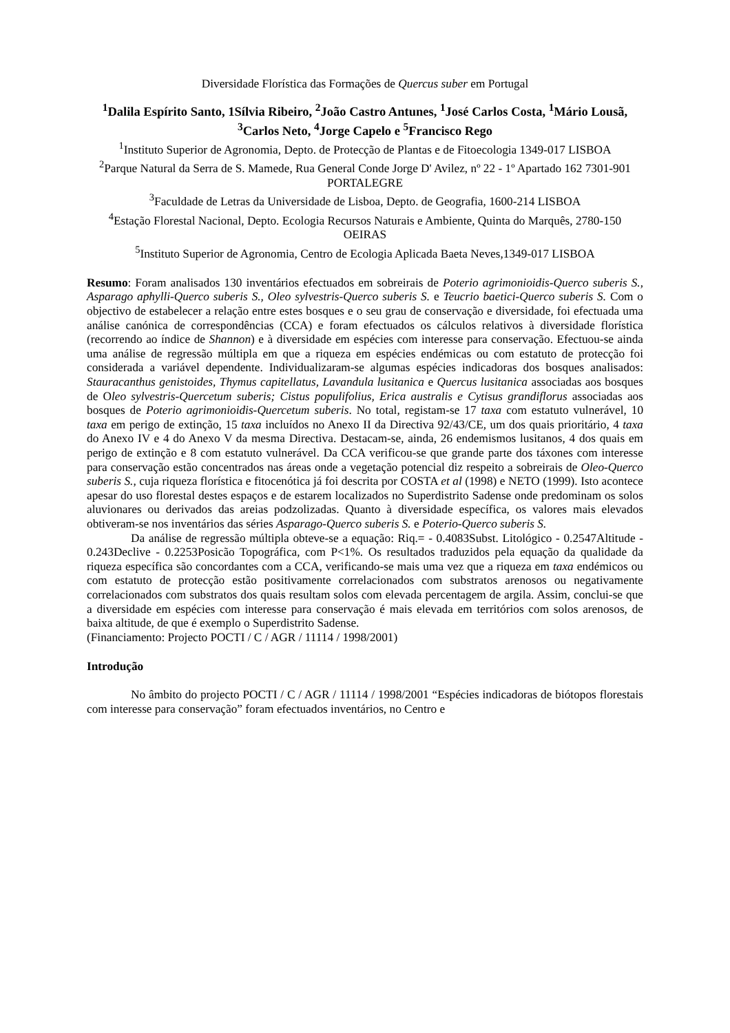Diversidade Florística das Formações de Quercus suber em Portugal
<sup>1</sup> Dalila Espírito Santo, 1Sílvia Ribeiro, <sup>2</sup>João Castro Antunes, <sup>1</sup>José Carlos Costa, <sup>1</sup>Mário Lousã, <sup>3</sup>Carlos Neto, <sup>4</sup>Jorge Capelo e <sup>5</sup>Francisco Rego
<sup>1</sup> Instituto Superior de Agronomia, Depto. de Protecção de Plantas e de Fitoecologia 1349-017 LISBOA
<sup>2</sup> Parque Natural da Serra de S. Mamede, Rua General Conde Jorge D' Avilez, nº 22 - 1º Apartado 162 7301-901 PORTALEGRE
<sup>3</sup> Faculdade de Letras da Universidade de Lisboa, Depto. de Geografia, 1600-214 LISBOA
<sup>4</sup> Estação Florestal Nacional, Depto. Ecologia Recursos Naturais e Ambiente, Quinta do Marquês, 2780-150 OEIRAS
<sup>5</sup> Instituto Superior de Agronomia, Centro de Ecologia Aplicada Baeta Neves,1349-017 LISBOA
Resumo: Foram analisados 130 inventários efectuados em sobreirais de Poterio agrimonioidis-Querco suberis S., Asparago aphylli-Querco suberis S., Oleo sylvestris-Querco suberis S. e Teucrio baetici-Querco suberis S. Com o objectivo de estabelecer a relação entre estes bosques e o seu grau de conservação e diversidade, foi efectuada uma análise canónica de correspondências (CCA) e foram efectuados os cálculos relativos à diversidade florística (recorrendo ao índice de Shannon) e à diversidade em espécies com interesse para conservação. Efectuou-se ainda uma análise de regressão múltipla em que a riqueza em espécies endémicas ou com estatuto de protecção foi considerada a variável dependente. Individualizaram-se algumas espécies indicadoras dos bosques analisados: Stauracanthus genistoides, Thymus capitellatus, Lavandula lusitanica e Quercus lusitanica associadas aos bosques de Oleo sylvestris-Quercetum suberis; Cistus populifolius, Erica australis e Cytisus grandiflorus associadas aos bosques de Poterio agrimonioidis-Quercetum suberis. No total, registam-se 17 taxa com estatuto vulnerável, 10 taxa em perigo de extinção, 15 taxa incluídos no Anexo II da Directiva 92/43/CE, um dos quais prioritário, 4 taxa do Anexo IV e 4 do Anexo V da mesma Directiva. Destacam-se, ainda, 26 endemismos lusitanos, 4 dos quais em perigo de extinção e 8 com estatuto vulnerável. Da CCA verificou-se que grande parte dos táxones com interesse para conservação estão concentrados nas áreas onde a vegetação potencial diz respeito a sobreirais de Oleo-Querco suberis S., cuja riqueza florística e fitocenótica já foi descrita por COSTA et al (1998) e NETO (1999). Isto acontece apesar do uso florestal destes espaços e de estarem localizados no Superdistrito Sadense onde predominam os solos aluvionares ou derivados das areias podzolizadas. Quanto à diversidade específica, os valores mais elevados obtiveram-se nos inventários das séries Asparago-Querco suberis S. e Poterio-Querco suberis S.
Da análise de regressão múltipla obteve-se a equação: Riq.= - 0.4083Subst. Litológico - 0.2547Altitude - 0.243Declive - 0.2253Posicão Topográfica, com P<1%. Os resultados traduzidos pela equação da qualidade da riqueza específica são concordantes com a CCA, verificando-se mais uma vez que a riqueza em taxa endémicos ou com estatuto de protecção estão positivamente correlacionados com substratos arenosos ou negativamente correlacionados com substratos dos quais resultam solos com elevada percentagem de argila. Assim, conclui-se que a diversidade em espécies com interesse para conservação é mais elevada em territórios com solos arenosos, de baixa altitude, de que é exemplo o Superdistrito Sadense.
(Financiamento: Projecto POCTI / C / AGR / 11114 / 1998/2001)
Introdução
No âmbito do projecto POCTI / C / AGR / 11114 / 1998/2001 “Espécies indicadoras de biótopos florestais com interesse para conservação” foram efectuados inventários, no Centro e